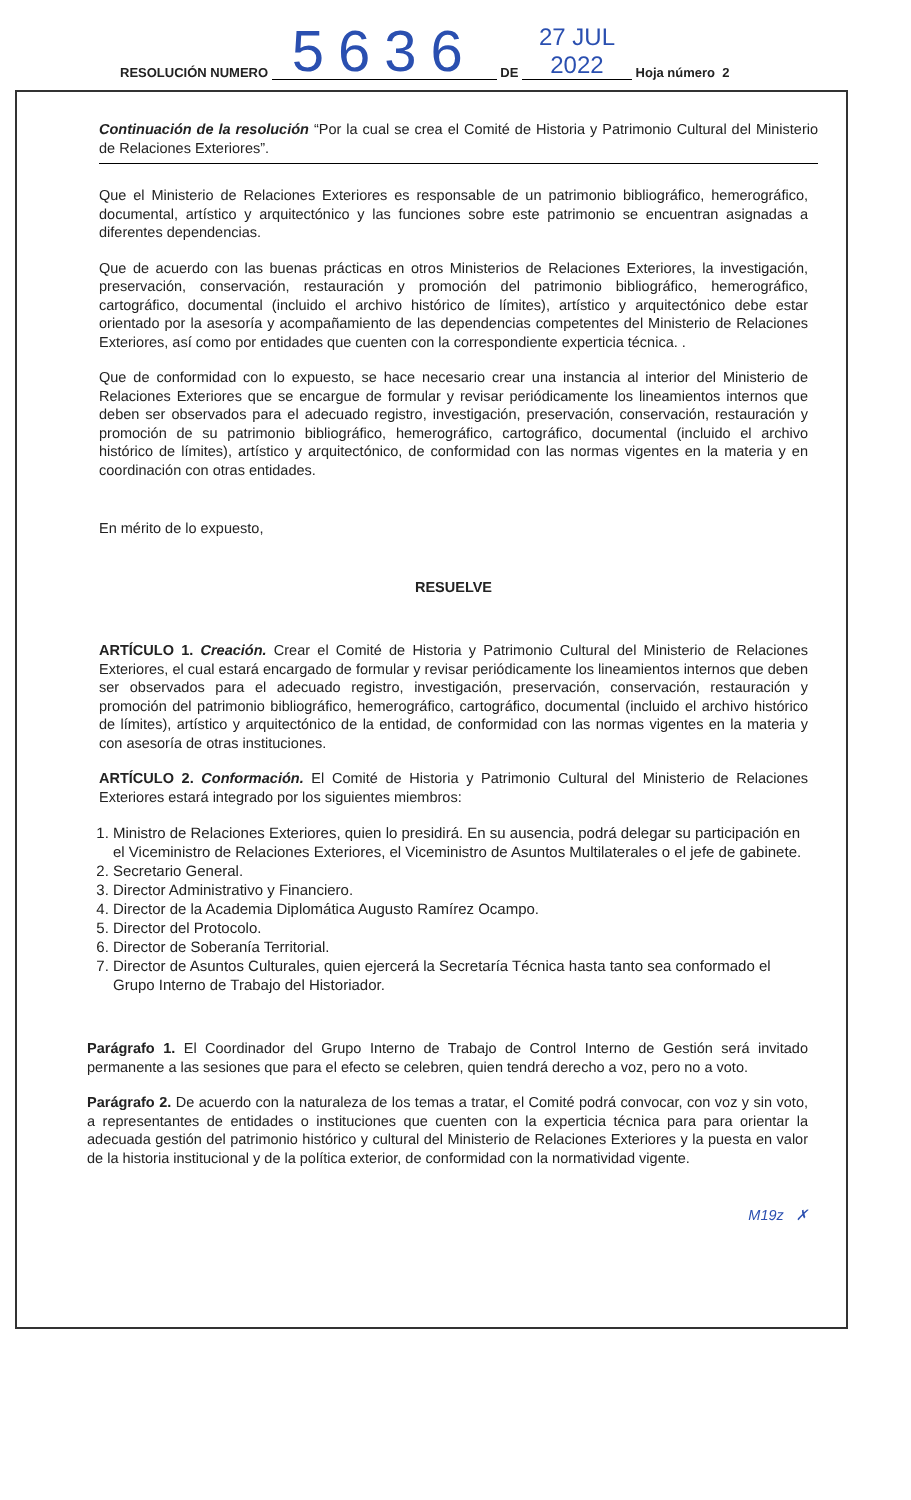RESOLUCIÓN NUMERO 5636 DE 27 JUL 2022 Hoja número 2
Continuación de la resolución “Por la cual se crea el Comité de Historia y Patrimonio Cultural del Ministerio de Relaciones Exteriores”.
Que el Ministerio de Relaciones Exteriores es responsable de un patrimonio bibliográfico, hemerográfico, documental, artístico y arquitectónico y las funciones sobre este patrimonio se encuentran asignadas a diferentes dependencias.
Que de acuerdo con las buenas prácticas en otros Ministerios de Relaciones Exteriores, la investigación, preservación, conservación, restauración y promoción del patrimonio bibliográfico, hemerográfico, cartográfico, documental (incluido el archivo histórico de límites), artístico y arquitectónico debe estar orientado por la asesoría y acompañamiento de las dependencias competentes del Ministerio de Relaciones Exteriores, así como por entidades que cuenten con la correspondiente experticia técnica. .
Que de conformidad con lo expuesto, se hace necesario crear una instancia al interior del Ministerio de Relaciones Exteriores que se encargue de formular y revisar periódicamente los lineamientos internos que deben ser observados para el adecuado registro, investigación, preservación, conservación, restauración y promoción de su patrimonio bibliográfico, hemerográfico, cartográfico, documental (incluido el archivo histórico de límites), artístico y arquitectónico, de conformidad con las normas vigentes en la materia y en coordinación con otras entidades.
En mérito de lo expuesto,
RESUELVE
ARTÍCULO 1. Creación. Crear el Comité de Historia y Patrimonio Cultural del Ministerio de Relaciones Exteriores, el cual estará encargado de formular y revisar periódicamente los lineamientos internos que deben ser observados para el adecuado registro, investigación, preservación, conservación, restauración y promoción del patrimonio bibliográfico, hemerográfico, cartográfico, documental (incluido el archivo histórico de límites), artístico y arquitectónico de la entidad, de conformidad con las normas vigentes en la materia y con asesoría de otras instituciones.
ARTÍCULO 2. Conformación. El Comité de Historia y Patrimonio Cultural del Ministerio de Relaciones Exteriores estará integrado por los siguientes miembros:
1. Ministro de Relaciones Exteriores, quien lo presidirá. En su ausencia, podrá delegar su participación en el Viceministro de Relaciones Exteriores, el Viceministro de Asuntos Multilaterales o el jefe de gabinete.
2. Secretario General.
3. Director Administrativo y Financiero.
4. Director de la Academia Diplomática Augusto Ramírez Ocampo.
5. Director del Protocolo.
6. Director de Soberanía Territorial.
7. Director de Asuntos Culturales, quien ejercerá la Secretaría Técnica hasta tanto sea conformado el Grupo Interno de Trabajo del Historiador.
Parágrafo 1. El Coordinador del Grupo Interno de Trabajo de Control Interno de Gestión será invitado permanente a las sesiones que para el efecto se celebren, quien tendrá derecho a voz, pero no a voto.
Parágrafo 2. De acuerdo con la naturaleza de los temas a tratar, el Comité podrá convocar, con voz y sin voto, a representantes de entidades o instituciones que cuenten con la experticia técnica para para orientar la adecuada gestión del patrimonio histórico y cultural del Ministerio de Relaciones Exteriores y la puesta en valor de la historia institucional y de la política exterior, de conformidad con la normatividad vigente.
M19z ✗